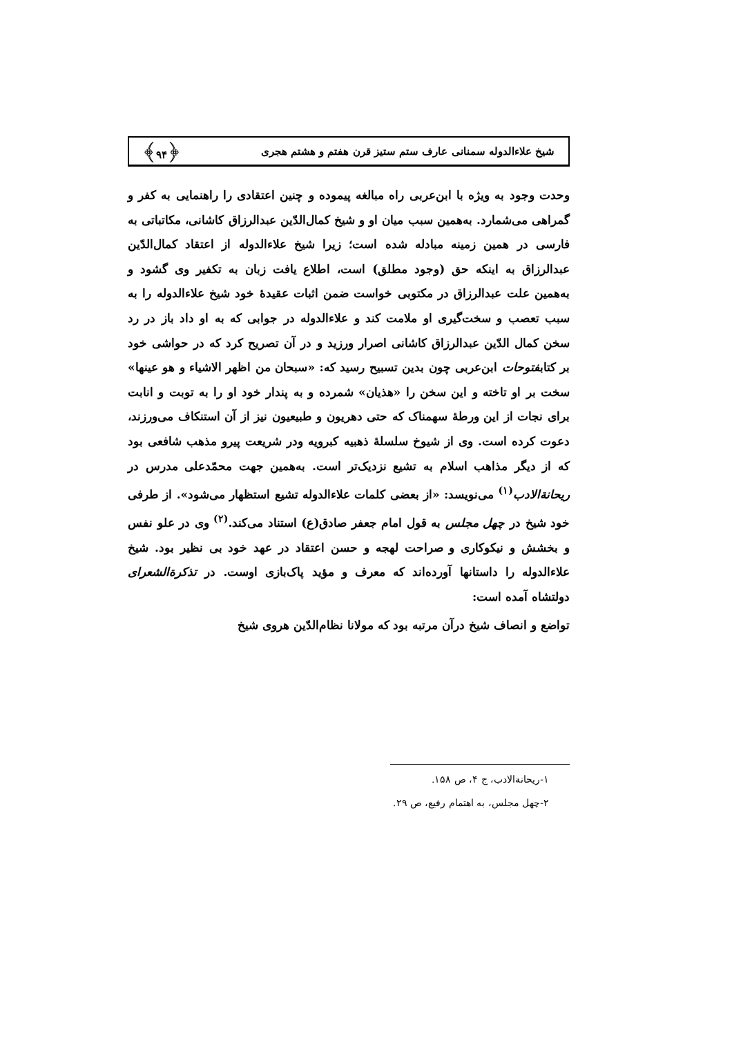شیخ علاءالدوله سمنانی عارف ستم ستیز قرن هفتم و هشتم هجری ﴿۹۴﴾
وحدت وجود به ویژه با ابن‌عربی راه مبالغه پیموده و چنین اعتقادی را راهنمایی به کفر و گمراهی می‌شمارد. به‌همین سبب میان او و شیخ کمال‌الدّین عبدالرزاق کاشانی، مکاتباتی به فارسی در همین زمینه مبادله شده است؛ زیرا شیخ علاءالدوله از اعتقاد کمال‌الدّین عبدالرزاق به اینکه حق (وجود مطلق) است، اطلاع یافت زبان به تکفیر وی گشود و به‌همین علت عبدالرزاق در مکتوبی خواست ضمن اثبات عقیدهٔ خود شیخ علاءالدوله را به سبب تعصب و سخت‌گیری او ملامت کند و علاءالدوله در جوابی که به او داد باز در رد سخن کمال الدّین عبدالرزاق کاشانی اصرار ورزید و در آن تصریح کرد که در حواشی خود بر کتابفتوحات ابن‌عربی چون بدین تسبیح رسید که: «سبحان من اظهر الاشیاء و هو عینها» سخت بر او تاخته و این سخن را «هذیان» شمرده و به پندار خود او را به توبت و انابت برای نجات از این ورطهٔ سهمناک که حتی دهریون و طبیعیون نیز از آن استنکاف می‌ورزند، دعوت کرده است. وی از شیوخ سلسلهٔ ذهبیه کبرویه ودر شریعت پیرو مذهب شافعی بود که از دیگر مذاهب اسلام به تشیع نزدیک‌تر است. به‌همین جهت محمّدعلی مدرس در ریحانة‌الادب<sup>(۱)</sup> می‌نویسد: «از بعضی کلمات علاءالدوله تشیع استظهار می‌شود». از طرفی خود شیخ در چهل مجلس به قول امام جعفر صادق(ع) استناد می‌کند.<sup>(۲)</sup> وی در علو نفس و بخشش و نیکوکاری و صراحت لهجه و حسن اعتقاد در عهد خود بی نظیر بود. شیخ علاءالدوله را داستانها آورده‌اند که معرف و مؤید پاک‌بازی اوست. در تذکرة‌الشعرای دولتشاه آمده است:
تواضع و انصاف شیخ درآن مرتبه بود که مولانا نظام‌الدّین هروی شیخ
۱-ریحانة‌الادب، ج ۴، ص ۱۵۸.
۲-چهل مجلس، به اهتمام رفیع، ص ۲۹.